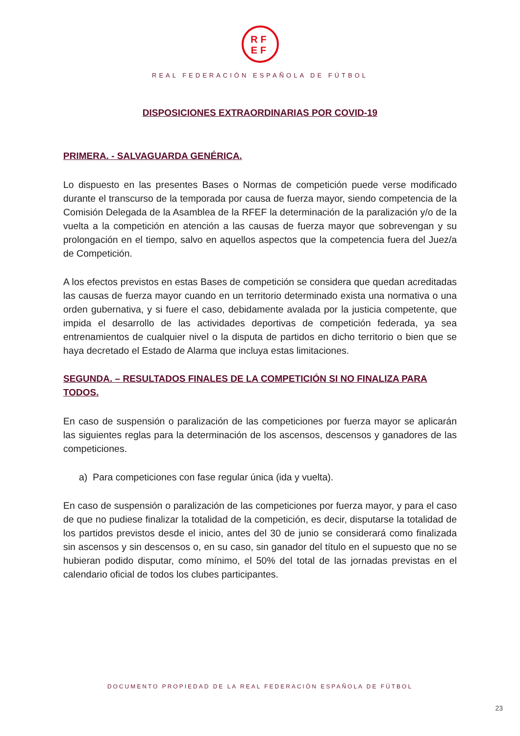RF
EF
REAL FEDERACIÓN ESPAÑOLA DE FÚTBOL
DISPOSICIONES EXTRAORDINARIAS POR COVID-19
PRIMERA. - SALVAGUARDA GENÉRICA.
Lo dispuesto en las presentes Bases o Normas de competición puede verse modificado durante el transcurso de la temporada por causa de fuerza mayor, siendo competencia de la Comisión Delegada de la Asamblea de la RFEF la determinación de la paralización y/o de la vuelta a la competición en atención a las causas de fuerza mayor que sobrevengan y su prolongación en el tiempo, salvo en aquellos aspectos que la competencia fuera del Juez/a de Competición.
A los efectos previstos en estas Bases de competición se considera que quedan acreditadas las causas de fuerza mayor cuando en un territorio determinado exista una normativa o una orden gubernativa, y si fuere el caso, debidamente avalada por la justicia competente, que impida el desarrollo de las actividades deportivas de competición federada, ya sea entrenamientos de cualquier nivel o la disputa de partidos en dicho territorio o bien que se haya decretado el Estado de Alarma que incluya estas limitaciones.
SEGUNDA. – RESULTADOS FINALES DE LA COMPETICIÓN SI NO FINALIZA PARA TODOS.
En caso de suspensión o paralización de las competiciones por fuerza mayor se aplicarán las siguientes reglas para la determinación de los ascensos, descensos y ganadores de las competiciones.
a) Para competiciones con fase regular única (ida y vuelta).
En caso de suspensión o paralización de las competiciones por fuerza mayor, y para el caso de que no pudiese finalizar la totalidad de la competición, es decir, disputarse la totalidad de los partidos previstos desde el inicio, antes del 30 de junio se considerará como finalizada sin ascensos y sin descensos o, en su caso, sin ganador del título en el supuesto que no se hubieran podido disputar, como mínimo, el 50% del total de las jornadas previstas en el calendario oficial de todos los clubes participantes.
DOCUMENTO PROPIEDAD DE LA REAL FEDERACIÓN ESPAÑOLA DE FÚTBOL
23